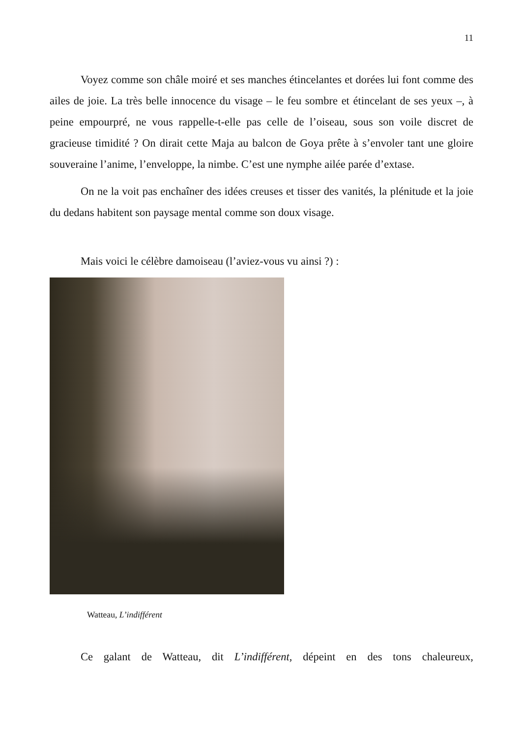11
Voyez comme son châle moiré et ses manches étincelantes et dorées lui font comme des ailes de joie. La très belle innocence du visage – le feu sombre et étincelant de ses yeux –, à peine empourpré, ne vous rappelle-t-elle pas celle de l’oiseau, sous son voile discret de gracieuse timidité ? On dirait cette Maja au balcon de Goya prête à s’envoler tant une gloire souveraine l’anime, l’enveloppe, la nimbe. C’est une nymphe ailée parée d’extase.
On ne la voit pas enchaîner des idées creuses et tisser des vanités, la plénitude et la joie du dedans habitent son paysage mental comme son doux visage.
Mais voici le célèbre damoiseau (l’aviez-vous vu ainsi ?) :
Watteau, L’indifférent
Ce galant de Watteau, dit L’indifférent, dépeint en des tons chaleureux,